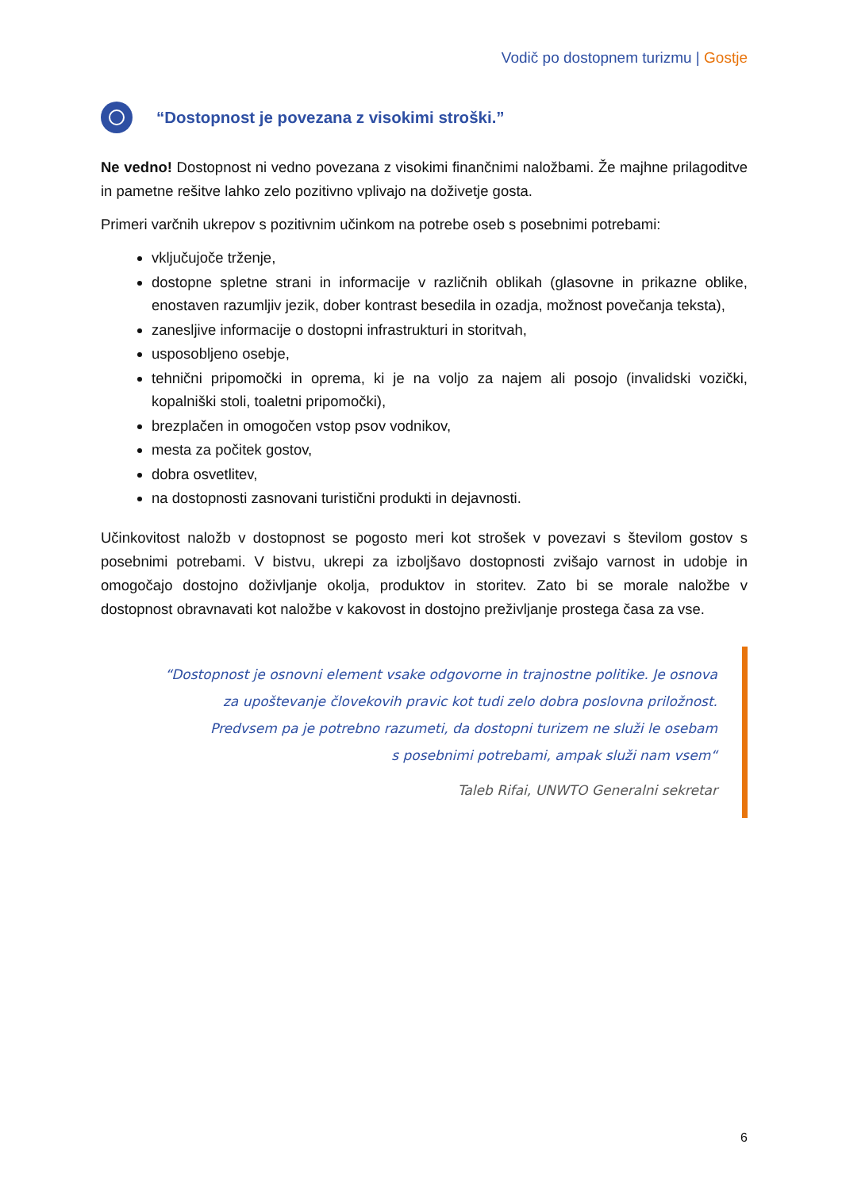Vodič po dostopnem turizmu | Gostje
“Dostopnost je povezana z visokimi stroški.”
Ne vedno! Dostopnost ni vedno povezana z visokimi finančnimi naložbami. Že majhne prilagoditve in pametne rešitve lahko zelo pozitivno vplivajo na doživetje gosta.
Primeri varčnih ukrepov s pozitivnim učinkom na potrebe oseb s posebnimi potrebami:
vključujoče trženje,
dostopne spletne strani in informacije v različnih oblikah (glasovne in prikazne oblike, enostaven razumljiv jezik, dober kontrast besedila in ozadja, možnost povečanja teksta),
zanesljive informacije o dostopni infrastrukturi in storitvah,
usposobljeno osebje,
tehnični pripomočki in oprema, ki je na voljo za najem ali posojo (invalidski vozički, kopalniški stoli, toaletni pripomočki),
brezplačen in omogočen vstop psov vodnikov,
mesta za počitek gostov,
dobra osvetlitev,
na dostopnosti zasnovani turistični produkti in dejavnosti.
Učinkovitost naložb v dostopnost se pogosto meri kot strošek v povezavi s številom gostov s posebnimi potrebami. V bistvu, ukrepi za izboljšavo dostopnosti zvišajo varnost in udobje in omogočajo dostojno doživljanje okolja, produktov in storitev. Zato bi se morale naložbe v dostopnost obravnavati kot naložbe v kakovost in dostojno preživljanje prostega časa za vse.
“Dostopnost je osnovni element vsake odgovorne in trajnostne politike. Je osnova
za upoštevanje človekovih pravic kot tudi zelo dobra poslovna priložnost.
Predvsem pa je potrebno razumeti, da dostopni turizem ne služi le osebam
s posebnimi potrebami, ampak služi nam vsem“
Taleb Rifai, UNWTO Generalni sekretar
6